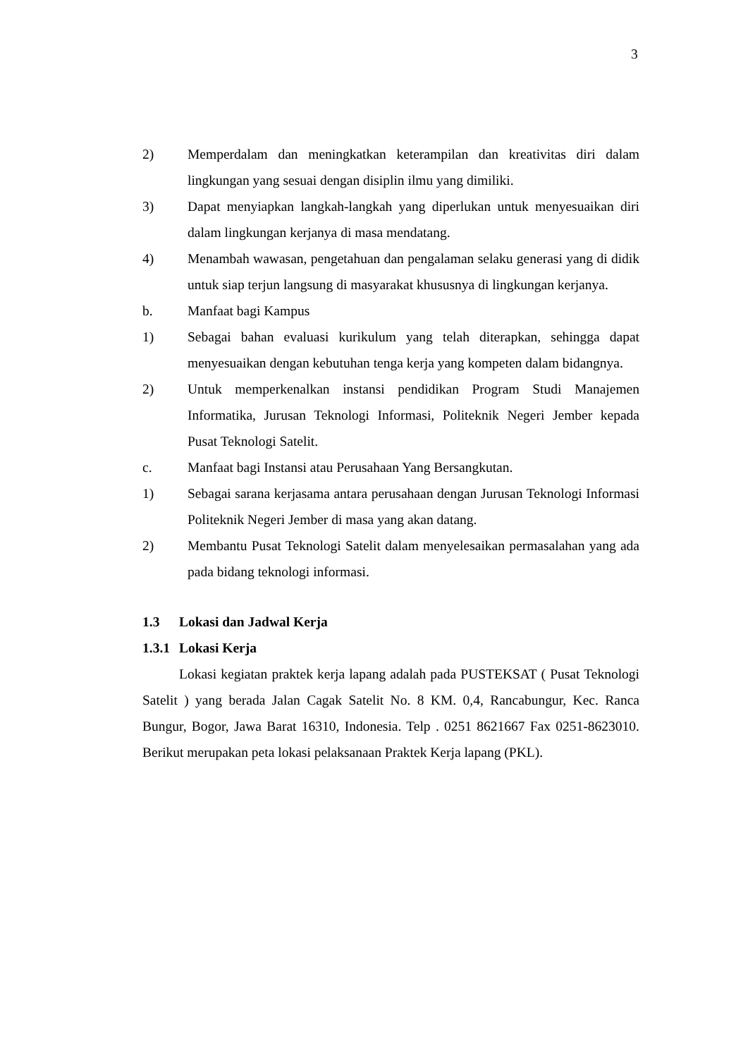3
2) Memperdalam dan meningkatkan keterampilan dan kreativitas diri dalam lingkungan yang sesuai dengan disiplin ilmu yang dimiliki.
3) Dapat menyiapkan langkah-langkah yang diperlukan untuk menyesuaikan diri dalam lingkungan kerjanya di masa mendatang.
4) Menambah wawasan, pengetahuan dan pengalaman selaku generasi yang di didik untuk siap terjun langsung di masyarakat khususnya di lingkungan kerjanya.
b. Manfaat bagi Kampus
1) Sebagai bahan evaluasi kurikulum yang telah diterapkan, sehingga dapat menyesuaikan dengan kebutuhan tenga kerja yang kompeten dalam bidangnya.
2) Untuk memperkenalkan instansi pendidikan Program Studi Manajemen Informatika, Jurusan Teknologi Informasi, Politeknik Negeri Jember kepada Pusat Teknologi Satelit.
c. Manfaat bagi Instansi atau Perusahaan Yang Bersangkutan.
1) Sebagai sarana kerjasama antara perusahaan dengan Jurusan Teknologi Informasi Politeknik Negeri Jember di masa yang akan datang.
2) Membantu Pusat Teknologi Satelit dalam menyelesaikan permasalahan yang ada pada bidang teknologi informasi.
1.3 Lokasi dan Jadwal Kerja
1.3.1 Lokasi Kerja
Lokasi kegiatan praktek kerja lapang adalah pada PUSTEKSAT ( Pusat Teknologi Satelit ) yang berada Jalan Cagak Satelit No. 8 KM. 0,4, Rancabungur, Kec. Ranca Bungur, Bogor, Jawa Barat 16310, Indonesia. Telp . 0251 8621667 Fax 0251-8623010. Berikut merupakan peta lokasi pelaksanaan Praktek Kerja lapang (PKL).